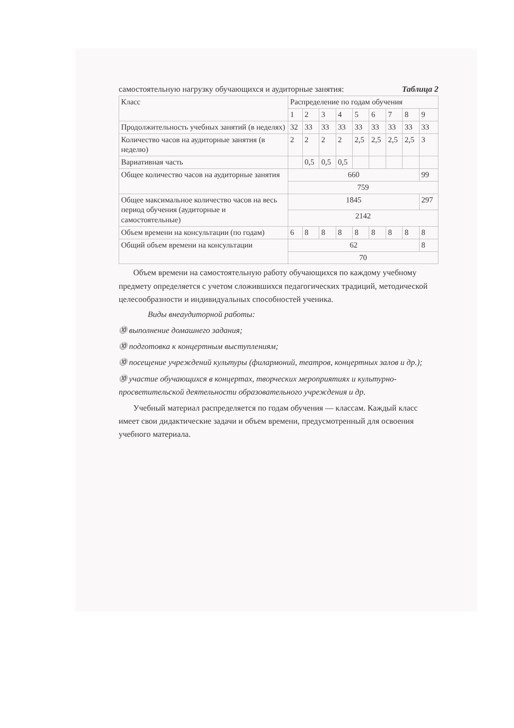самостоятельную нагрузку обучающихся и аудиторные занятия: Таблица 2
| Класс | Распределение по годам обучения | | | | | | | | |
| | 1 | 2 | 3 | 4 | 5 | 6 | 7 | 8 | 9 |
| Продолжительность учебных занятий (в неделях) | 32 | 33 | 33 | 33 | 33 | 33 | 33 | 33 | 33 |
| Количество часов на аудиторные занятия (в неделю) | 2 | 2 | 2 | 2 | 2,5 | 2,5 | 2,5 | 2,5 | 3 |
| Вариативная часть | | 0,5 | 0,5 | 0,5 | | | | | |
| Общее количество часов на аудиторные занятия | 660 | | | | | | | | 99 |
| | 759 | | | | | | | | |
| Общее максимальное количество часов на весь период обучения (аудиторные и самостоятельные) | 1845 | | | | | | | | 297 |
| | 2142 | | | | | | | | |
| Объем времени на консультации (по годам) | 6 | 8 | 8 | 8 | 8 | 8 | 8 | 8 | 8 |
| Общий объем времени на консультации | 62 | | | | | | | | 8 |
| | 70 | | | | | | | | |
Объем времени на самостоятельную работу обучающихся по каждому учебному предмету определяется с учетом сложившихся педагогических традиций, методической целесообразности и индивидуальных способностей ученика.
Виды внеаудиторной работы:
⓾ выполнение домашнего задания;
⓾ подготовка к концертным выступлениям;
⓾ посещение учреждений культуры (филармоний, театров, концертных залов и др.);
⓾ участие обучающихся в концертах, творческих мероприятиях и культурно-просветительской деятельности образовательного учреждения и др.
Учебный материал распределяется по годам обучения — классам. Каждый класс имеет свои дидактические задачи и объем времени, предусмотренный для освоения учебного материала.